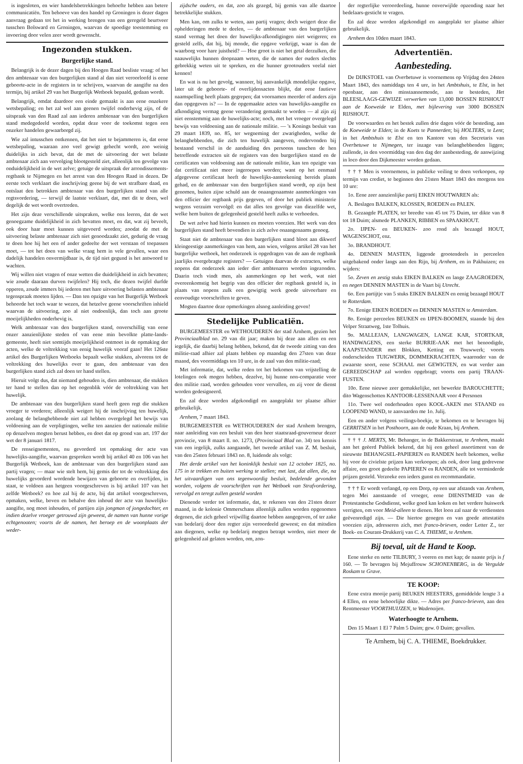is ingesloten, en wier handelsbetrekkingen behoefte hebben aan betere communicatiën. Ten behoeve van den handel op Groningen is dezer dagen aanvraag gedaan tot het in werking brengen van een geregeld beurtveer tusschen Bolsward en Groningen, waarvan de spoedige toestemming en invoering door velen zeer wordt gewenscht.
Ingezonden stukken.
Burgerlijke stand.
Belangrijk is de dezer dagen bij den Hoogen Raad besliste vraag: of het den ambtenaar van den burgerlijken stand al dan niet veroorloofd is eene geboorte-acte in de registers in te schrijven, waarvan de aangifte na den termijn, bij artikel 29 van het Burgerlijk Wetboek bepaald, gedaan wordt.
Belangrijk, omdat daardoor een einde gemaakt is aan eene onzekere wetsbepaling; en het zal wel aan geenen twijfel onderhevig zijn, of de uitspraak van den Raad zal aan iederen ambtenaar van den burgerlijken stand medegedeeld worden, opdat deze voor de toekomst tegen een onzeker handelen gewaarborgd zij.
Wie zal intusschen ontkennen, dat het niet te bejammeren is, dat eene wetsbepaling, waaraan zoo veel gewigt gehecht wordt, zoo weinig duidelijks in zich bevat, dat de met de uitvoering der wet belaste ambtenaar zich aan vervolging blootgesteld ziet, alleenlijk ten gevolge van onduidelijkheid in de wet zelve; getuige de uitspraak der arrondissements-regtbank te Nijmegen en het arrest van den Hoogen Raad in dezen. De eerste toch verklaart die inschrijving geene bij de wet strafbare daad, en ontslaat den betrokken ambtenaar van den burgerlijken stand van alle regtsvordering, — terwijl de laatste verklaart, dat, met dit te doen, wel degelijk de wet wordt overtreden.
Het zijn deze verschillende uitspraken, welke ons leeren, dat de wet genoegzame duidelijkheid in zich bevatten moet, en dat, wat zij beveelt, ook door haar moet kunnen uitgevoerd worden; zoodat de met de uitvoering belaste ambtenaar zich niet genoodzaakt ziet, gedurig de vraag te doen hoe hij het een of ander gedeelte der wet verstaan of toepassen moet, — tot het doen van welke vraag hem in vele gevallen, waar een dadelijk handelen onvermijdbaar is, de tijd niet gegund is het antwoord te wachten.
Wij willen niet vragen of onze wetten die duidelijkheid in zich bevatten; wie zoude daaraan durven twijfelen? Hij toch, die dezen twijfel durfde opperen, zoude immers bij iederen met hare uitvoering belasten ambtenaar tegenspraak moeten lijden. — Dan ten opzigte van het Burgerlijk Wetboek behoorde het toch waar te wezen, dat hetzelve geene voorschriften inhield waarvan de uitvoering, zoo al niet ondoenlijk, dan toch aan groote moeijelijkheden onderhevig is.
Welk ambtenaar van den burgerlijken stand, onverschillig van eene onzer aanzienlijkste steden of van eene min bevolkte platte-lands-gemeente, heeft niet somtijds moeijelijkheid ontmoet in de opmaking der acten, welke de voltrekking van eenig huwelijk vooraf gaan! Het 126ste artikel des Burgerlijken Wetboeks bepaalt welke stukken, alvorens tot de voltrekking des huwelijks over te gaan, den ambtenaar van den burgerlijken stand zich zal doen ter hand stellen.
Hieruit volgt dus, dat niemand gehouden is, dien ambtenaar, die stukken ter hand te stellen dan op het oogenblik vóór de voltrekking van het huwelijk.
De ambtenaar van den burgerlijken stand heeft geen regt die stukken vroeger te vorderen; alleenlijk weigert hij de inschrijving ten huwelijk, zoolang de belanghebbende niet zal hebben overgelegd het bewijs van voldoening aan de verpligtingen, welke ten aanzien der nationale militie op denzelven mogten berust hebben, en doet dat op grond van art. 197 der wet der 8 januari 1817.
De renseignementen, nu gevorderd tot opmaking der acte van huwelijks-aangifte, waarvan gesproken wordt bij artikel 40 en 106 van het Burgerlijk Wetboek, kan de ambtenaar van den burgerlijken stand aan partij vragen; — maar wie stelt hem, bij gemis der tot de voltrekking des huwelijks gevorderd wordende bewijzen van geboorte en overlijden, in staat, te voldoen aan hetgeen voorgeschreven is bij artikel 107 van het zelfde Wetboek? en hoe zal hij de acte, bij dat artikel voorgeschreven, opmaken, welke, boven en behalve den inhoud der acte van huwelijks-aangifte, nog moet inhouden, of partijen zijn jongman of jongedochter, en indien dezelve vroeger getrouwd zijn geweest, de namen van hunne vorige echtgenooten; voorts de de namen, het beroep en de woonplaats der weder-
zijdsche ouders, en dat, zoo als gezegd, bij gemis van alle daartoe betrekkelijke stukken.
Men kan, om zulks te weten, aan partij vragen; doch weigert deze die ophelderingen mede te deelen, — de ambtenaar van den burgerlijken stand vermag het doen der huwelijks-afkondigingen niet weigeren; en gesteld zelfs, dat hij, bij monde, die opgave verkrijgt, waar is dan de waarborg voor hare juistheid? — Hoe groot is niet het getal derzulken, die naauwelijks hunnen doopnaam weten, die de namen der ouders slechts gebrekkig weten uit te spreken, en die hunner grootouders veelal niet kennen!
En wat is nu het gevolg, wanneer, bij aanvankelijk mondelijke opgave, later uit de geboorte- of overlijdensacten blijkt, dat eene fautieve naamspelling heeft plaats gegrepen; dat voornamen meerder of anders zijn dan opgegeven is? — In de opgemaakte acten van huwelijks-aangifte en afkondiging vermag geene verandering gemaakt te worden — al zijn zij niet eenstemmig aan de huwelijks-acte; noch, met het vroeger overgelegd bewijs van voldoening aan de nationale militie. — 's Konings besluit van 29 maart 1839, no. 85, ter wegneming der zwarigheden, welke de belanghebbenden, die zich ten huwelijk aangeven, ondervonden bij bestaand verschil in de aanduiding des persoons tusschen de hen betreffende extracten uit de registers van den burgerlijken stand en de certificaten van voldoening aan de nationale militie, kan ten opzigte van dat certificaat niet meer ingeroepen worden; want op het eenmaal afgegevene certificaat heeft de huwelijks-aanteekening bereids plaats gehad, en de ambtenaar van den burgerlijken stand wordt, op zijn best genomen, buiten zijne schuld aan de onaangenaamste aanmerkingen van den officier der regtbank prijs gegeven, of door het publiek ministerie wegens verzuim vervolgd: en dat alles ten gevolge van diezelfde wet, welke hem buiten de gelegenheid gesteld heeft zulks te verhoeden.
De wet zelve had hierin kunnen en moeten voorzien. Het werk van den burgerlijken stand heeft bovendien in zich zelve onaangenaams genoeg.
Staat niet de ambtenaar van den burgerlijken stand bloot aan dikwerf kleingeestige aanmerkingen van hem, aan wien, volgens artikel 28 van het burgerlijke wetboek, het onderzoek is opgedragen van de aan de regtbank jaarlijks overgebragte registers? — Getuigen daarvan de extracten, welke nopens dat onderzoek aan ieder dier ambtenaren worden ingezonden. Daarin toch vindt men, als aanmerkingen op het werk, wat niet overeenkomstig het begrip van den officier der regtbank gesteld is, in plaats van nopens zulk een gewigtig werk goede uitvoerbare en eenvoudige voorschriften te geven.
Mogten daartoe deze opmerkingen alsnog aanleiding geven!
Stedelijke Publicatiën.
BURGEMEESTER en WETHOUDEREN der stad Arnhem, gezien het Provinciaalblad no. 29 van dit jaar; maken bij deze aan allen en een iegelijk, die daarbij belang hebben, bekend, dat de tweede zitting van den militie-raad alhier zal plaats hebben op maandag den 27sten van deze maand, des voormiddags ten 10 ure, in de zaal van den militie-raad;
Met informatie, dat, welke reden tot het bekomen van vrijstelling de lotelingen ook mogen hebben, dezelve, bij hunne non-comparatie voor den militie raad, worden gehouden voor vervallen, en zij voor de dienst worden gedesigneerd.
En zal deze worden afgekondigd en aangeplakt ter plaatse alhier gebruikelijk.
Arnhem, 7 maart 1843.
BURGEMEESTER en WETHOUDEREN der stad Arnhem brengen, naar aanleiding van een besluit van den heer staatsraad-gouverneur dezer provincie, van 8 maart ll. no. 1273, (Provinciaal Blad no. 34) ten kennis van een iegelijk, zulks aangaande, het tweede artikel van Z. M. besluit, van den 25sten februari 1843 no. 8, luidende als volgt:
Het derde artikel van het koninklijk besluit van 12 october 1825, no. 175 in te trekken en buiten werking te stellen; met last, dat allen, die, na het uitvaardigen van ons tegenwoordig besluit, bedelende gevonden worden, volgens de voorschriften van het Wetboek van Strafvordering, vervolgd en teregt zullen gesteld worden
Dienende verder tot informatie, dat, te rekenen van den 21sten dezer maand, in de kolonie Ommerschans alleenlijk zullen worden opgenomen degenen, die zich geheel vrijwillig daartoe hebben aangegeven, of ter zake van bedelarij door den regter zijn veroordeeld geweest; en dat mitsdien aan diegenen, welke op bedelarij mogten betrapt worden, niet meer de gelegenheid zal gelaten worden, om, zon-
der regterlijke veroordeeling, hunne onverwijlde opzending naar het bedelaars-gesticht te vragen.
En zal deze worden afgekondigd en aangeplakt ter plaatse alhier gebruikelijk.
Arnhem den 10den maart 1843.
Advertentiën.
Aanbesteding.
De DIJKSTOEL van Overbetuwe is voornemens op Vrijdag den 24sten Maart 1843, des namiddags ten 4 ure, in het Ambtshuis, te Elst, in het openbaar, aan den minstaannemende, aan te besteden, Het BLEESLAAGS-GEWIJZE verwerken van 13,000 BOSSEN RIJSHOUT aan de Koeweide te Elden, met bijlevering van 3000 BOSSEN RIJSHOUT.
De voorwaarden en het bestek zullen drie dagen vóór de besteding, aan de Koeweide te Elden; in de Koets te Pannerden; bij HOLTERS, te Lent; in het Ambtshuis te Elst en ten Kantore van den Secretaris van Overbetuwe te Nijmegen, ter inzage van belanghebbenden liggen; zullende, in den voormiddag van den dag der aanbesteding, de aanwijzing in loco door den Dijkmeester worden gedaan.
† † † Men is voornemens, in publieke veiling te doen verkoopen, op termijn van crediet, te beginnen den 21sten Maart 1843 des morgens ten 10 ure:
1o. Eene zeer aanzienlijke partij EIKEN HOUTWAREN als:
A. Beslagen BALKEN, KLOSSEN, ROEDEN en PALEN.
B. Gezaagde PLATEN, ter breedte van 45 tot 75 Duim, ter dikte van 8 tot 18 Duim; alsmede PLANKEN, RIBBEN en SPAAKHOUT.
2o. IJPEN- en BEUKEN- zoo rond als bezaagd HOUT, WAGENSCHOT, enz.
3o. BRANDHOUT.
4o. DENNEN MASTEN, liggende grootendeels in perceelen uitgebakend onder langs aan den Rijn, bij Arnhem, en in Pakhuizen; en wijders:
5o. Zeven en zestig stuks EIKEN BALKEN en lange ZAAGROEDEN, en negen DENNEN MASTEN in de Vaart bij Utrecht.
6o. Een partijtje van 5 stuks EIKEN BALKEN en eenig bezaagd HOUT te Rotterdam.
7o. Eenige EIKEN ROEDEN en DENNEN MASTEN te Amsterdam.
8o. Eenige perceelen BEUKEN en IJPEN-BOOMEN, staande bij den Velper Straatweg, 1ste Tolhuis.
9o. MALLEJAN, LANGWAGEN, LANGE KAR, STORTKAR, HANDWAGENS, een sterke BURRIE-AAK met het benoodigde, KAAPSTANDER met Blokken, Ketting en Touwwerk; voorts onderscheiden TUIGWERK, DOMMEKRACHTEN, waaronder van de zwaarste soort, eene SCHAAL met GEWIGTEN, en wat verder aan GEREEDSCHAP zal worden opgebragt; voorts een partij TRAAN-FUSTEN.
10o. Eene nieuwe zeer gemakkelijke, net bewerkte BAROUCHETTE; dito Wagenschotten KANTOOR-LESSENAAR voor 4 Personen
11o. Twee wel onderhouden open KOOL-AKEN met STAAND en LOOPEND WAND, te aanvaarden me 1o. Julij.
Een en ander volgens veilings-boekje, te bekomen en te bevragen bij GERRITSEN in het Posthoorn, aan de oude Kraan, bij Arnhem.
† † † J. MERTS, Mr. Behanger, in de Bakkerstraat, te Arnhem, maakt aan het geëerd Publiek bekend, dat hij een geheel assortiment van de nieuwste BEHANGSEL-PAPIEREN en RANDEN heeft bekomen, welke hij voor de civielste prijzen kan verkoopen; als ook, door lang gedrevene affaire, een groot gedeelte PAPIEREN en RANDEN, alle tot verminderde prijzen gesteld. Verzoeke een ieders gunst en recommandatie.
† † † Er wordt verlangd, op een Dorp, op een uur afstands van Arnhem, tegen Mei aanstaande of vroeger, eene DIENSTMEID van de Protestantsche Godsdienst, welke goed kan koken en het verdere huiswerk verrigten, om voor Meid-alleen te dienen. Het loon zal naar de verdiensten geëvenredigd zijn. — Die hiertoe genegen en van goede attestatiën voorzien zijn, adresseren zich, met franco-brieven, onder Letter Z., ter Boek- en Courant-Drukkerij van C. A. THIEME, te Arnhem.
Bij toeval, uit de Hand te Koop.
Eene sterke en nette TILBURY, 3 veeren en met kap; de naaste prijs is f 160. — Te bevragen bij Mejuffrouw SCHONENBERG, in de Vergulde Roskam te Grave.
TE KOOP:
Eene extra mooije partij BEUKEN HEESTERS, gemiddelde lengte 3 a 4 Ellen, en eene behoorlijke dikte. — Adres per franco-brieven, aan den Rentmeester VOORTHUIJZEN, te Wadenoijen.
Waterhoogte te Arnhem.
Den 15 Maart 1 El 7 Palm 5 Duim; gew. 0 Duim; gevallen.
Te Arnhem, bij C. A. THIEME, Boekdrukker.